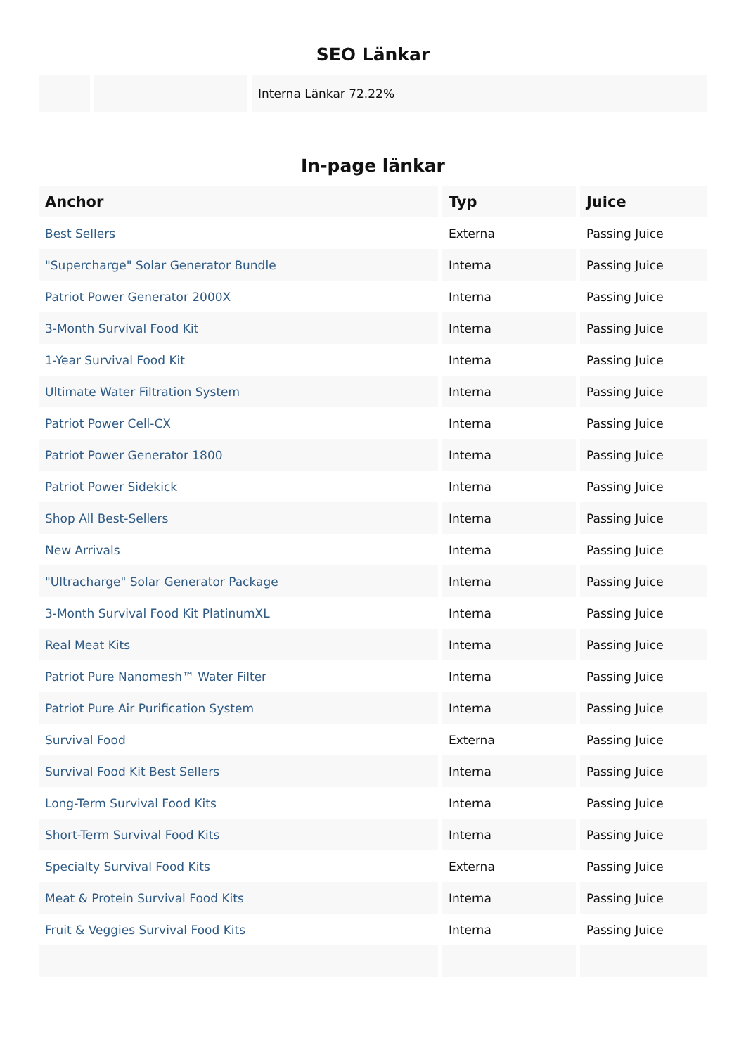SEO Länkar
| | | Interna Länkar 72.22% |
In-page länkar
| Anchor | Typ | Juice |
| --- | --- | --- |
| Best Sellers | Externa | Passing Juice |
| "Supercharge" Solar Generator Bundle | Interna | Passing Juice |
| Patriot Power Generator 2000X | Interna | Passing Juice |
| 3-Month Survival Food Kit | Interna | Passing Juice |
| 1-Year Survival Food Kit | Interna | Passing Juice |
| Ultimate Water Filtration System | Interna | Passing Juice |
| Patriot Power Cell-CX | Interna | Passing Juice |
| Patriot Power Generator 1800 | Interna | Passing Juice |
| Patriot Power Sidekick | Interna | Passing Juice |
| Shop All Best-Sellers | Interna | Passing Juice |
| New Arrivals | Interna | Passing Juice |
| "Ultracharge" Solar Generator Package | Interna | Passing Juice |
| 3-Month Survival Food Kit PlatinumXL | Interna | Passing Juice |
| Real Meat Kits | Interna | Passing Juice |
| Patriot Pure Nanomesh™ Water Filter | Interna | Passing Juice |
| Patriot Pure Air Purification System | Interna | Passing Juice |
| Survival Food | Externa | Passing Juice |
| Survival Food Kit Best Sellers | Interna | Passing Juice |
| Long-Term Survival Food Kits | Interna | Passing Juice |
| Short-Term Survival Food Kits | Interna | Passing Juice |
| Specialty Survival Food Kits | Externa | Passing Juice |
| Meat & Protein Survival Food Kits | Interna | Passing Juice |
| Fruit & Veggies Survival Food Kits | Interna | Passing Juice |